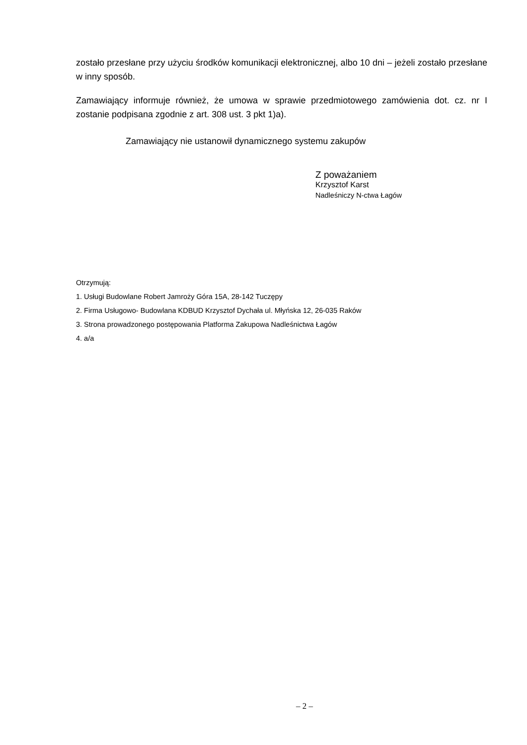zostało przesłane przy użyciu środków komunikacji elektronicznej, albo 10 dni – jeżeli zostało przesłane w inny sposób.
Zamawiający informuje również, że umowa w sprawie przedmiotowego zamówienia dot. cz. nr I zostanie podpisana zgodnie z art. 308 ust. 3 pkt 1)a).
Zamawiający nie ustanowił dynamicznego systemu zakupów
Z poważaniem
Krzysztof Karst
Nadleśniczy N-ctwa Łagów
Otrzymują:
1. Usługi Budowlane Robert Jamroży Góra 15A, 28-142 Tuczępy
2. Firma Usługowo- Budowlana KDBUD Krzysztof Dychała ul. Młyńska 12, 26-035 Raków
3. Strona prowadzonego postępowania Platforma Zakupowa Nadleśnictwa Łagów
4. a/a
– 2 –